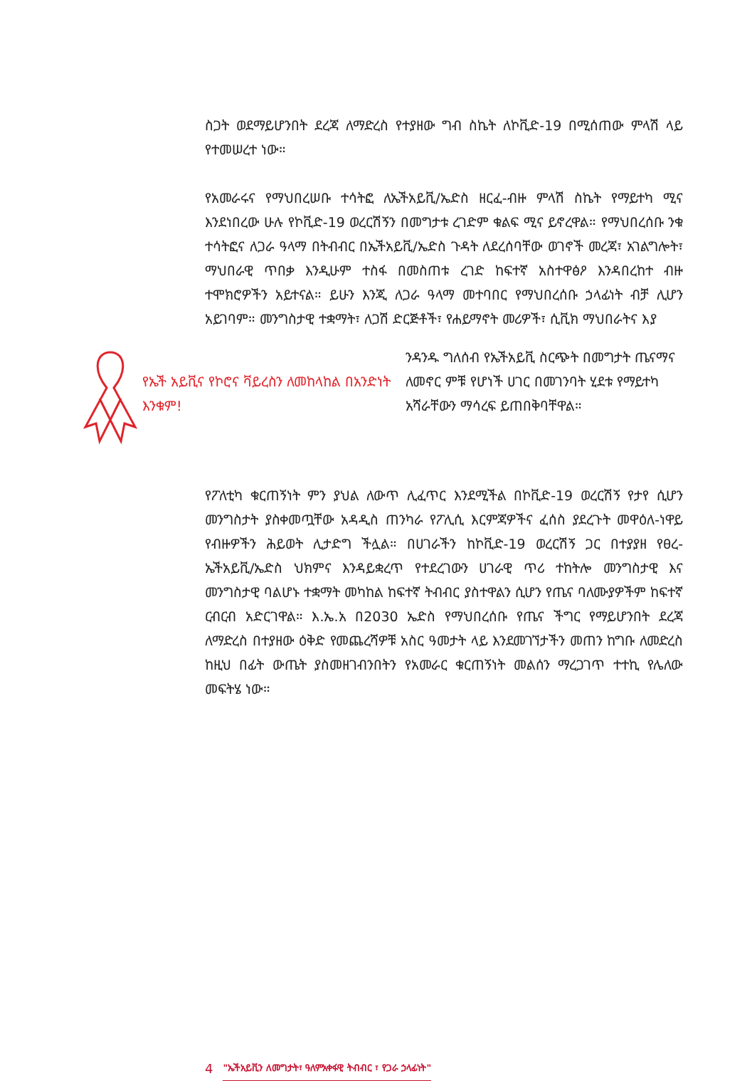ስጋት ወደማይሆንበት ደረጃ ለማድረስ የተያዘው ግብ ስኬት ለኮቪድ-19 በሚሰጠው ምላሽ ላይ የተመሠረተ ነው።
የአመራሩና የማህበረሠቡ ተሳትፎ ለኤችአይቪ/ኤድስ ዘርፈ-ብዙ ምላሽ ስኬት የማይተካ ሚና እንደነበረው ሁሉ የኮቪድ-19 ወረርሽኝን በመግታቱ ረገድም ቁልፍ ሚና ይኖረዋል። የማህበረሰቡ ንቁ ተሳትፎና ለጋራ ዓላማ በትብብር በኤችአይቪ/ኤድስ ጉዳት ለደረሰባቸው ወገኖች መረጃ፣ አገልግሎት፣ ማህበራዊ ጥበቃ እንዲሁም ተስፋ በመስጠቱ ረገድ ከፍተኛ አስተዋፅዖ እንዳበረከተ ብዙ ተሞክሮዎችን አይተናል። ይሁን እንጂ ለጋራ ዓላማ መተባበር የማህበረሰቡ ኃላፊነት ብቻ ሊሆን አይገባም። መንግስታዊ ተቋማት፣ ለጋሽ ድርጅቶች፣ የሐይማኖት መሪዎች፣ ሲቪክ ማህበራትና እያ
የኤች አይቪና የኮሮና ቫይረስን ለመከላከል በአንድነት እንቁም!
ንዳንዱ ግለሰብ የኤችአይቪ ስርጭት በመግታት ጤናማና ለመኖር ምቹ የሆነች ሀገር በመገንባት ሂደቱ የማይተካ አሻራቸውን ማሳረፍ ይጠበቅባቸዋል።
የፖለቲካ ቁርጠኝነት ምን ያህል ለውጥ ሊፈጥር እንደሚችል በኮቪድ-19 ወረርሽኝ የታየ ሲሆን መንግስታት ያስቀመጧቸው አዳዲስ ጠንካራ የፖሊሲ እርምጃዎችና ፈሰስ ያደረጉት መዋዕለ-ነዋይ የብዙዎችን ሕይወት ሊታድግ ችሏል። በሀገራችን ከኮቪድ-19 ወረርሽኝ ጋር በተያያዘ የፀረ- ኤችአይቪ/ኤድስ ህክምና እንዳይቋረጥ የተደረገውን ሀገራዊ ጥሪ ተከትሎ መንግስታዊ እና መንግስታዊ ባልሆኑ ተቋማት መካከል ከፍተኛ ትብብር ያስተዋልን ሲሆን የጤና ባለሙያዎችም ከፍተኛ ርብርብ አድርገዋል። እ.ኤ.አ በ2030 ኤድስ የማህበረሰቡ የጤና ችግር የማይሆንበት ደረጃ ለማድረስ በተያዘው ዕቅድ የመጨረሻዎቹ አስር ዓመታት ላይ እንደመገኘታችን መጠን ከግቡ ለመድረስ ከዚህ በፊት ውጤት ያስመዘገብንበትን የአመራር ቁርጠኝነት መልሰን ማረጋገጥ ተተኪ የሌለው መፍትሄ ነው።
4 "ኤችአይቪን ለመግታት፣ ዓለምአቀፋዊ ትብብር ፣ የጋራ ኃላፊነት"